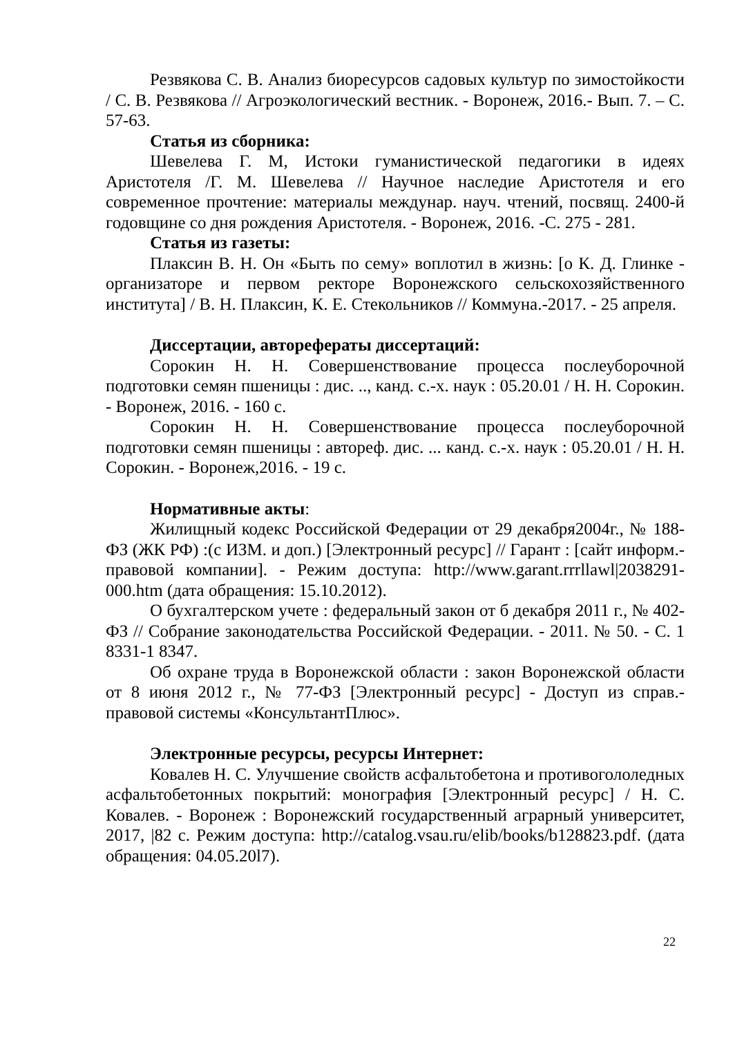Резвякова С. В. Анализ биоресурсов садовых культур по зимостойкости / С. В. Резвякова // Агроэкологический вестник. - Воронеж, 2016.- Вып. 7. – С. 57-63.
Статья из сборника:
Шевелева Г. М, Истоки гуманистической педагогики в идеях Аристотеля /Г. М. Шевелева // Научное наследие Аристотеля и его современное прочтение: материалы междунар. науч. чтений, посвящ. 2400-й годовщине со дня рождения Аристотеля. - Воронеж, 2016. -С. 275 - 281.
Статья из газеты:
Плаксин В. Н. Он «Быть по сему» воплотил в жизнь: [о К. Д. Глинке - организаторе и первом ректоре Воронежского сельскохозяйственного института] / В. Н. Плаксин, К. Е. Стекольников // Коммуна.-2017. - 25 апреля.
Диссертации, авторефераты диссертаций:
Сорокин Н. Н. Совершенствование процесса послеуборочной подготовки семян пшеницы : дис. .., канд. с.-х. наук : 05.20.01 / Н. Н. Сорокин. - Воронеж, 2016. - 160 с.
Сорокин Н. Н. Совершенствование процесса послеуборочной подготовки семян пшеницы : автореф. дис. ... канд. с.-х. наук : 05.20.01 / Н. Н. Сорокин. - Воронеж,2016. - 19 с.
Нормативные акты:
Жилищный кодекс Российской Федерации от 29 декабря2004г., № 188-ФЗ (ЖК РФ) :(с ИЗМ. и доп.) [Электронный ресурс] // Гарант : [сайт информ.-правовой компании]. - Режим доступа: http://www.garant.rrrllawl|2038291-000.htm (дата обращения: 15.10.2012).
О бухгалтерском учете : федеральный закон от б декабря 2011 г., № 402-ФЗ // Собрание законодательства Российской Федерации. - 2011. № 50. - С. 1 8331-1 8347.
Об охране труда в Воронежской области : закон Воронежской области от 8 июня 2012 г., № 77-ФЗ [Электронный ресурс] - Доступ из справ.-правовой системы «КонсультантПлюс».
Электронные ресурсы, ресурсы Интернет:
Ковалев Н. С. Улучшение свойств асфальтобетона и противогололедных асфальтобетонных покрытий: монография [Электронный ресурс] / Н. С. Ковалев. - Воронеж : Воронежский государственный аграрный университет, 2017, |82 с. Режим доступа: http://catalog.vsau.ru/elib/books/b128823.pdf. (дата обращения: 04.05.20l7).
22